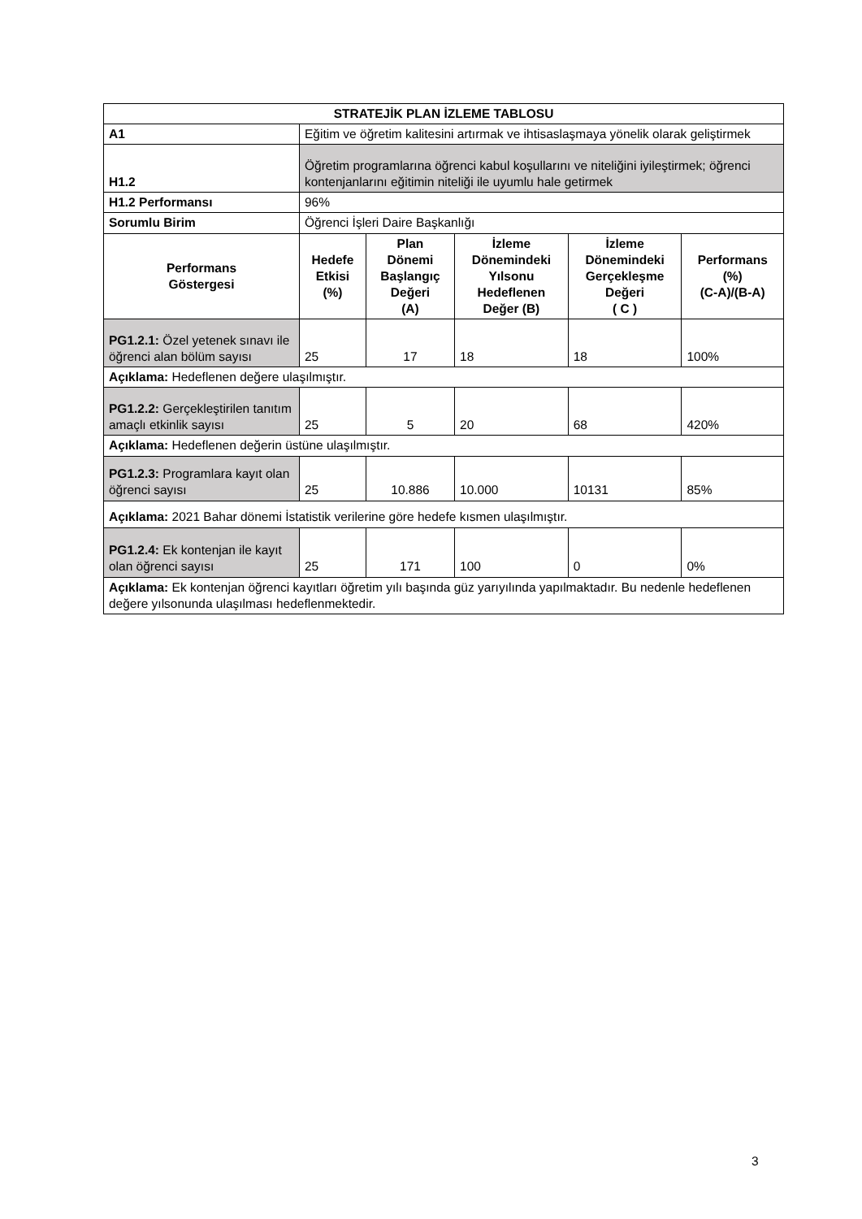| STRATEJİK PLAN İZLEME TABLOSU | | | | | |
| --- | --- | --- | --- | --- | --- |
| A1 | Eğitim ve öğretim kalitesini artırmak ve ihtisaslaşmaya yönelik olarak geliştirmek | | | | |
| H1.2 | Öğretim programlarına öğrenci kabul koşullarını ve niteliğini iyileştirmek; öğrenci kontenjanlarını eğitimin niteliği ile uyumlu hale getirmek | | | | |
| H1.2 Performansı | 96% | | | | |
| Sorumlu Birim | Öğrenci İşleri Daire Başkanlığı | | | | |
| Performans Göstergesi | Hedefe Etkisi (%) | Plan Dönemi Başlangıç Değeri (A) | İzleme Dönemindeki Yılsonu Hedeflenen Değer (B) | İzleme Dönemindeki Gerçekleşme Değeri ( C ) | Performans (%) (C-A)/(B-A) |
| PG1.2.1: Özel yetenek sınavı ile öğrenci alan bölüm sayısı | 25 | 17 | 18 | 18 | 100% |
| Açıklama: Hedeflenen değere ulaşılmıştır. | | | | | |
| PG1.2.2: Gerçekleştirilen tanıtım amaçlı etkinlik sayısı | 25 | 5 | 20 | 68 | 420% |
| Açıklama: Hedeflenen değerin üstüne ulaşılmıştır. | | | | | |
| PG1.2.3: Programlara kayıt olan öğrenci sayısı | 25 | 10.886 | 10.000 | 10131 | 85% |
| Açıklama: 2021 Bahar dönemi İstatistik verilerine göre hedefe kısmen ulaşılmıştır. | | | | | |
| PG1.2.4: Ek kontenjan ile kayıt olan öğrenci sayısı | 25 | 171 | 100 | 0 | 0% |
| Açıklama: Ek kontenjan öğrenci kayıtları öğretim yılı başında güz yarıyılında yapılmaktadır. Bu nedenle hedeflenen değere yılsonunda ulaşılması hedeflenmektedir. | | | | | |
3